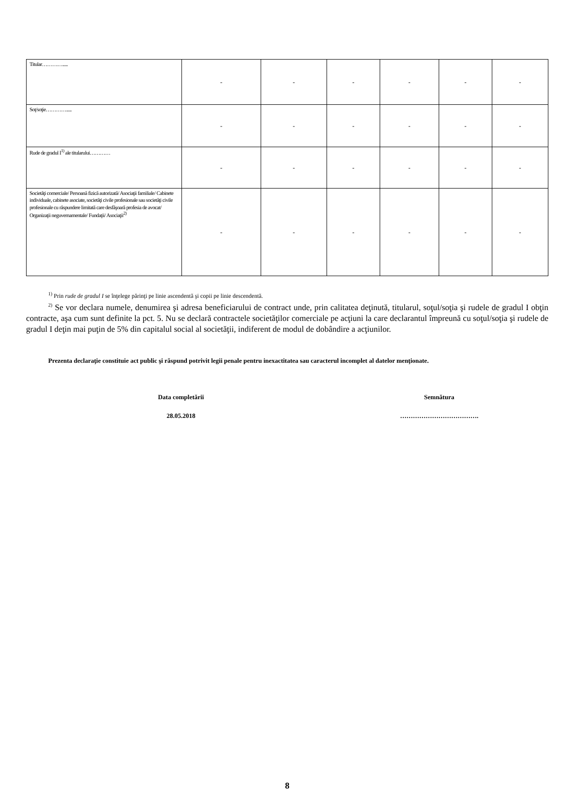| Titular…………..... | - | - | - | - | - | - |
| Soţ/soţie…………..... | - | - | - | - | - | - |
| Rude de gradul I<sup>1)</sup> ale titularului………… | - | - | - | - | - | - |
| Societăţi comerciale/ Persoană fizică autorizată/ Asociaţii familiale/ Cabinete individuale, cabinete asociate, societăţi civile profesionale sau societăţi civile profesionale cu răspundere limitată care desfăşoară profesia de avocat/ Organizaţii neguvernamentale/ Fundaţii/ Asociaţii<sup>2)</sup> | - | - | - | - | - | - |
<sup>1)</sup> Prin rude de gradul I se înţelege părinţi pe linie ascendentă şi copii pe linie descendentă.
<sup>2)</sup> Se vor declara numele, denumirea şi adresa beneficiarului de contract unde, prin calitatea deţinută, titularul, soţul/soţia şi rudele de gradul I obţin contracte, aşa cum sunt definite la pct. 5. Nu se declară contractele societăţilor comerciale pe acţiuni la care declarantul împreună cu soţul/soţia şi rudele de gradul I deţin mai puţin de 5% din capitalul social al societăţii, indiferent de modul de dobândire a acţiunilor.
Prezenta declaraţie constituie act public şi răspund potrivit legii penale pentru inexactitatea sau caracterul incomplet al datelor menţionate.
Data completării
28.05.2018
Semnătura
……………………………….
8